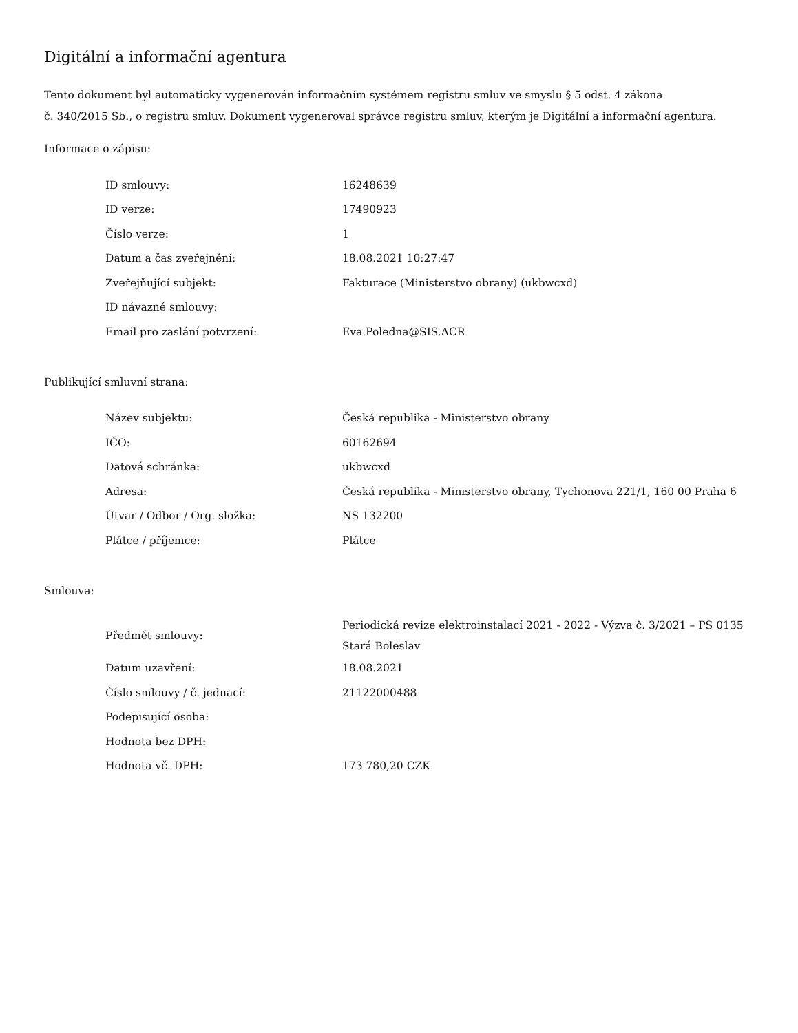Digitální a informační agentura
Tento dokument byl automaticky vygenerován informačním systémem registru smluv ve smyslu § 5 odst. 4 zákona
č. 340/2015 Sb., o registru smluv. Dokument vygeneroval správce registru smluv, kterým je Digitální a informační agentura.
Informace o zápisu:
| ID smlouvy: | 16248639 |
| ID verze: | 17490923 |
| Číslo verze: | 1 |
| Datum a čas zveřejnění: | 18.08.2021 10:27:47 |
| Zveřejňující subjekt: | Fakturace (Ministerstvo obrany) (ukbwcxd) |
| ID návazné smlouvy: | |
| Email pro zaslání potvrzení: | Eva.Poledna@SIS.ACR |
Publikující smluvní strana:
| Název subjektu: | Česká republika - Ministerstvo obrany |
| IČO: | 60162694 |
| Datová schránka: | ukbwcxd |
| Adresa: | Česká republika - Ministerstvo obrany, Tychonova 221/1, 160 00 Praha 6 |
| Útvar / Odbor / Org. složka: | NS 132200 |
| Plátce / příjemce: | Plátce |
Smlouva:
| Předmět smlouvy: | Periodická revize elektroinstalací 2021 - 2022 - Výzva č. 3/2021 – PS 0135 Stará Boleslav |
| Datum uzavření: | 18.08.2021 |
| Číslo smlouvy / č. jednací: | 21122000488 |
| Podepisující osoba: | |
| Hodnota bez DPH: | |
| Hodnota vč. DPH: | 173 780,20 CZK |